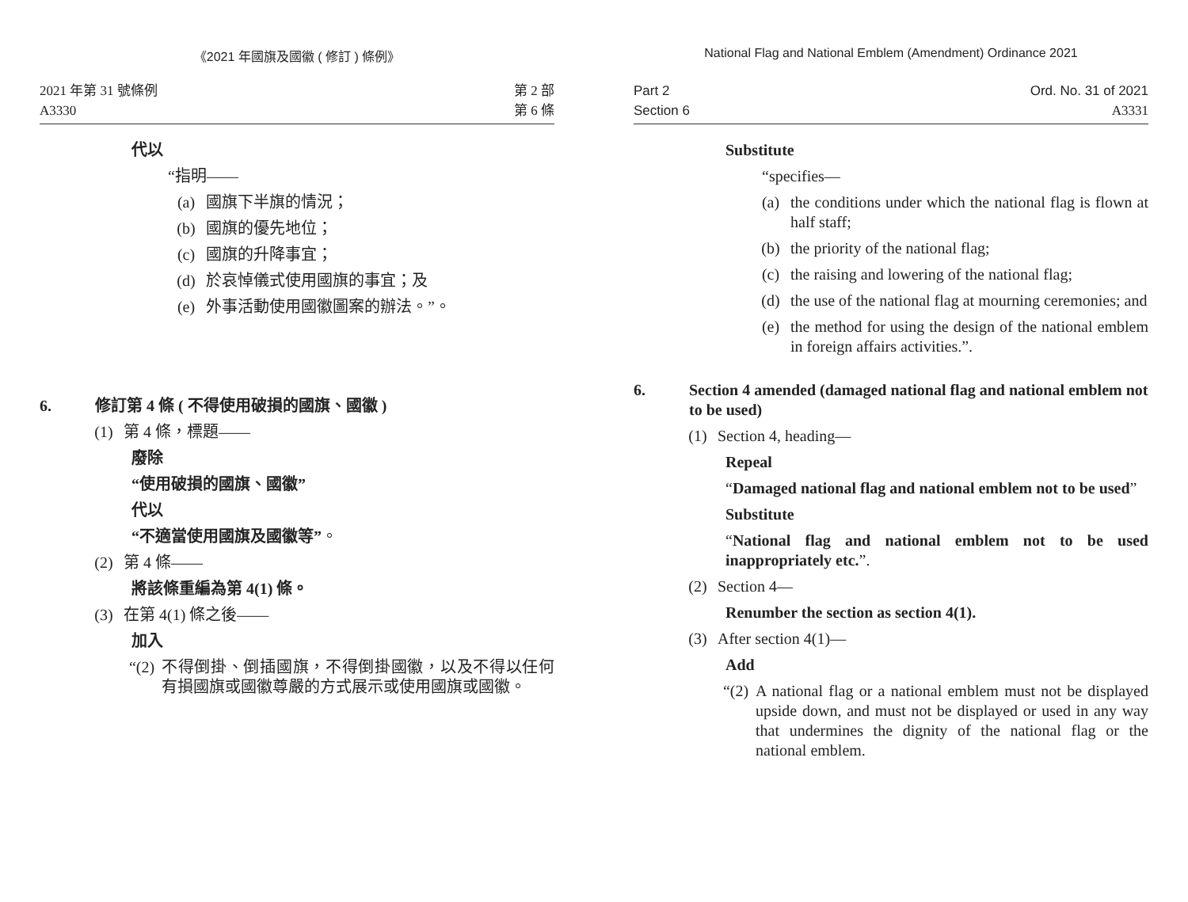《2021 年國旗及國徽 ( 修訂 ) 條例》
2021 年第 31 號條例
A3330
第 2 部
第 6 條
代以
“指明——
(a) 國旗下半旗的情況；
(b) 國旗的優先地位；
(c) 國旗的升降事宜；
(d) 於哀悼儀式使用國旗的事宜；及
(e) 外事活動使用國徽圖案的辦法。”。
6. 修訂第 4 條 ( 不得使用破損的國旗、國徽 )
(1) 第 4 條，標題——
廢除
“使用破損的國旗、國徽”
代以
“不適當使用國旗及國徽等”。
(2) 第 4 條——
將該條重編為第 4(1) 條。
(3) 在第 4(1) 條之後——
加入
“(2) 不得倒掛、倒插國旗，不得倒掛國徽，以及不得以任何有損國旗或國徽尊嚴的方式展示或使用國旗或國徽。
National Flag and National Emblem (Amendment) Ordinance 2021
Part 2
Section 6
Ord. No. 31 of 2021
A3331
Substitute
“specifies—
(a) the conditions under which the national flag is flown at half staff;
(b) the priority of the national flag;
(c) the raising and lowering of the national flag;
(d) the use of the national flag at mourning ceremonies; and
(e) the method for using the design of the national emblem in foreign affairs activities.”.
6. Section 4 amended (damaged national flag and national emblem not to be used)
(1) Section 4, heading—
Repeal
“Damaged national flag and national emblem not to be used”
Substitute
“National flag and national emblem not to be used inappropriately etc.”.
(2) Section 4—
Renumber the section as section 4(1).
(3) After section 4(1)—
Add
“(2) A national flag or a national emblem must not be displayed upside down, and must not be displayed or used in any way that undermines the dignity of the national flag or the national emblem.